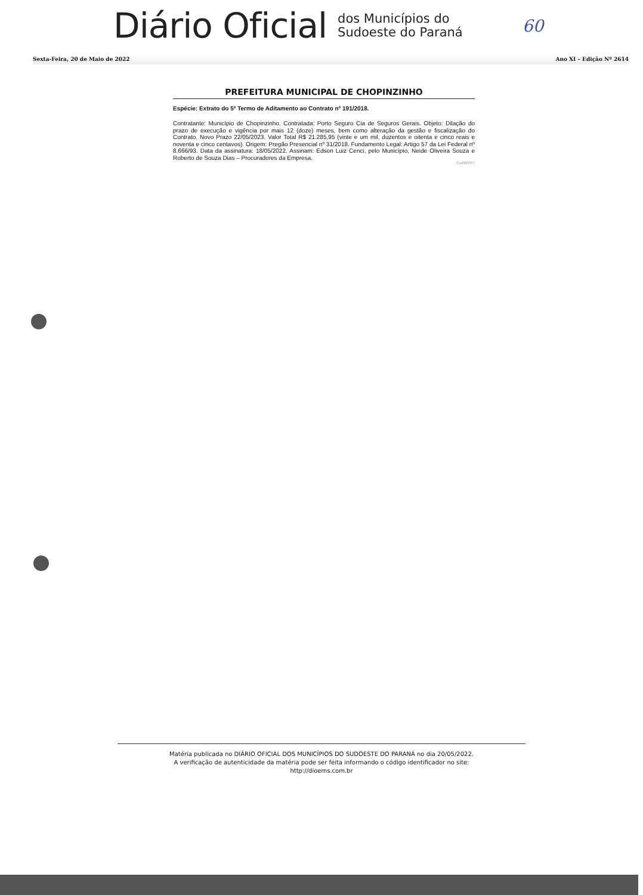Diário Oficial dos Municípios do
Sudoeste do Paraná 60
Sexta-Feira, 20 de Maio de 2022 Ano XI – Edição Nº 2614
PREFEITURA MUNICIPAL DE CHOPINZINHO
Espécie: Extrato do 5º Termo de Aditamento ao Contrato nº 191/2018.
Contratante: Município de Chopinzinho. Contratada: Porto Seguro Cia de Seguros Gerais. Objeto: Dilação do prazo de execução e vigência por mais 12 (doze) meses, bem como alteração da gestão e fiscalização do Contrato. Novo Prazo 22/05/2023. Valor Total R$ 21.285,95 (vinte e um mil, duzentos e oitenta e cinco reais e noventa e cinco centavos). Origem: Pregão Presencial nº 31/2018. Fundamento Legal: Artigo 57 da Lei Federal nº 8.666/93. Data da assinatura: 18/05/2022. Assinam: Edson Luiz Cenci, pelo Município, Neide Oliveira Souza e Roberto de Souza Dias – Procuradores da Empresa.
Cod380367
Matéria publicada no DIÁRIO OFICIAL DOS MUNICÍPIOS DO SUDOESTE DO PARANÁ no dia 20/05/2022.
A verificação de autenticidade da matéria pode ser feita informando o código identificador no site:
http://dioems.com.br